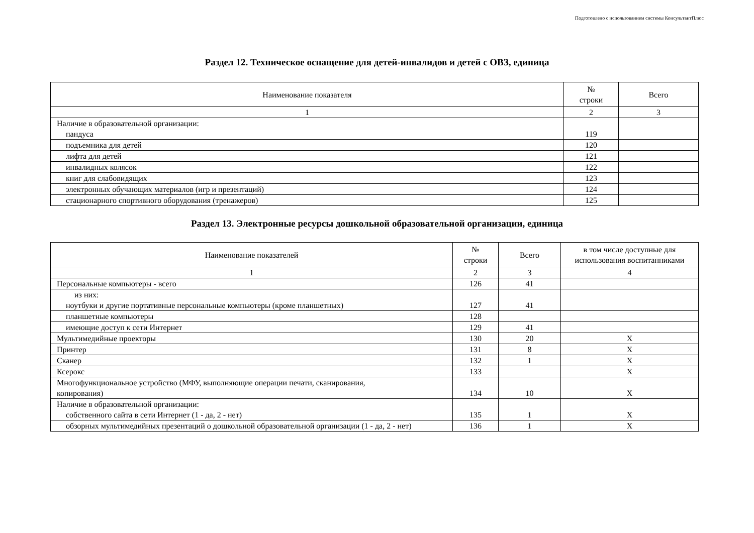Подготовлено с использованием системы КонсультантПлюс
Раздел 12. Техническое оснащение для детей-инвалидов и детей с ОВЗ, единица
| Наименование показателя | № строки | Всего |
| --- | --- | --- |
| 1 | 2 | 3 |
| Наличие в образовательной организации: пандуса | 119 | |
| подъемника для детей | 120 | |
| лифта для детей | 121 | |
| инвалидных колясок | 122 | |
| книг для слабовидящих | 123 | |
| электронных обучающих материалов (игр и презентаций) | 124 | |
| стационарного спортивного оборудования (тренажеров) | 125 | |
Раздел 13. Электронные ресурсы дошкольной образовательной организации, единица
| Наименование показателей | № строки | Всего | в том числе доступные для использования воспитанниками |
| --- | --- | --- | --- |
| 1 | 2 | 3 | 4 |
| Персональные компьютеры - всего | 126 | 41 | |
| из них: ноутбуки и другие портативные персональные компьютеры (кроме планшетных) | 127 | 41 | |
| планшетные компьютеры | 128 | | |
| имеющие доступ к сети Интернет | 129 | 41 | |
| Мультимедийные проекторы | 130 | 20 | X |
| Принтер | 131 | 8 | X |
| Сканер | 132 | 1 | X |
| Ксерокс | 133 | | X |
| Многофункциональное устройство (МФУ, выполняющие операции печати, сканирования, копирования) | 134 | 10 | X |
| Наличие в образовательной организации: собственного сайта в сети Интернет (1 - да, 2 - нет) | 135 | 1 | X |
| обзорных мультимедийных презентаций о дошкольной образовательной организации (1 - да, 2 - нет) | 136 | 1 | X |